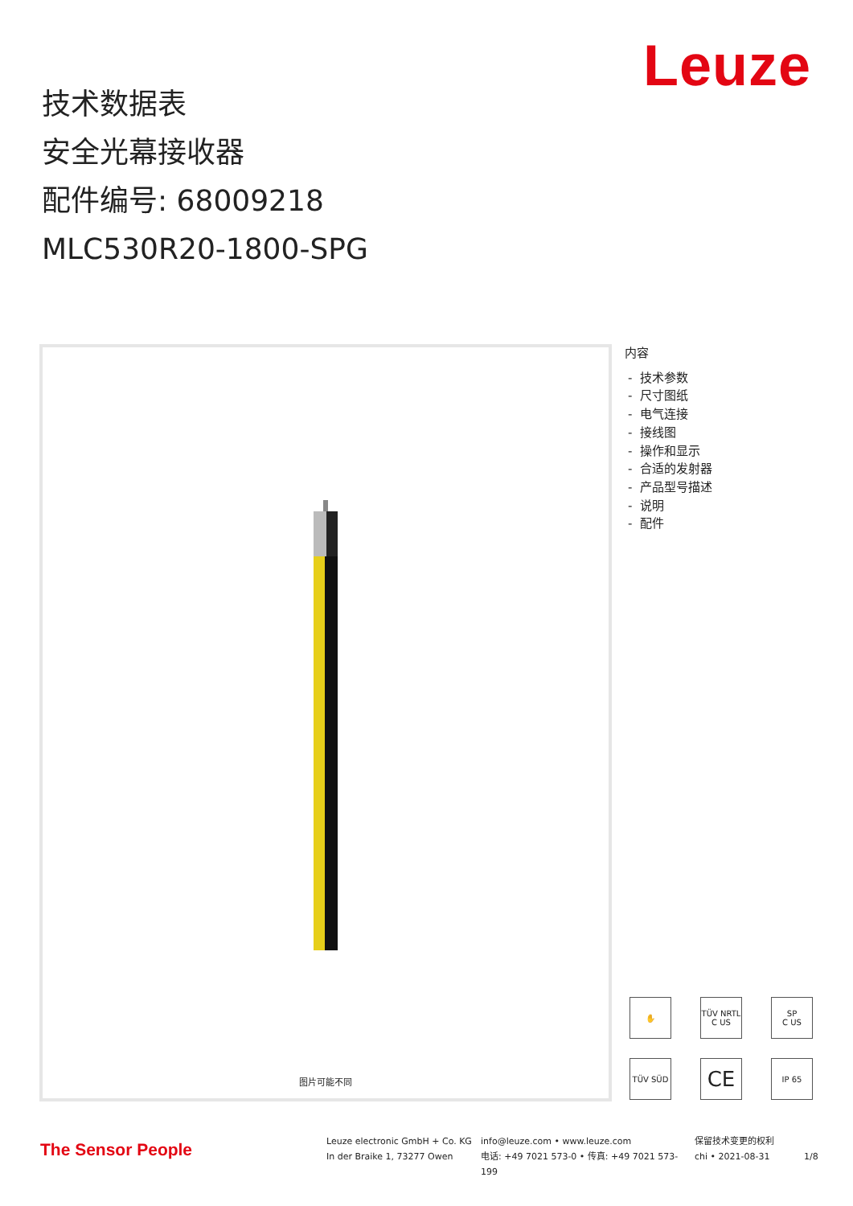Leuze
技术数据表
安全光幕接收器
配件编号: 68009218
MLC530R20-1800-SPG
图片可能不同
内容
- 技术参数
- 尺寸图纸
- 电气连接
- 接线图
- 操作和显示
- 合适的发射器
- 产品型号描述
- 说明
- 配件
✋
TÜV NRTL
C US
SP
C US
TÜV SÜD
CE
IP 65
The Sensor People
Leuze electronic GmbH + Co. KG
In der Braike 1, 73277 Owen
info@leuze.com • www.leuze.com
电话: +49 7021 573-0 • 传真: +49 7021 573-199
保留技术变更的权利
chi • 2021-08-31
1/8